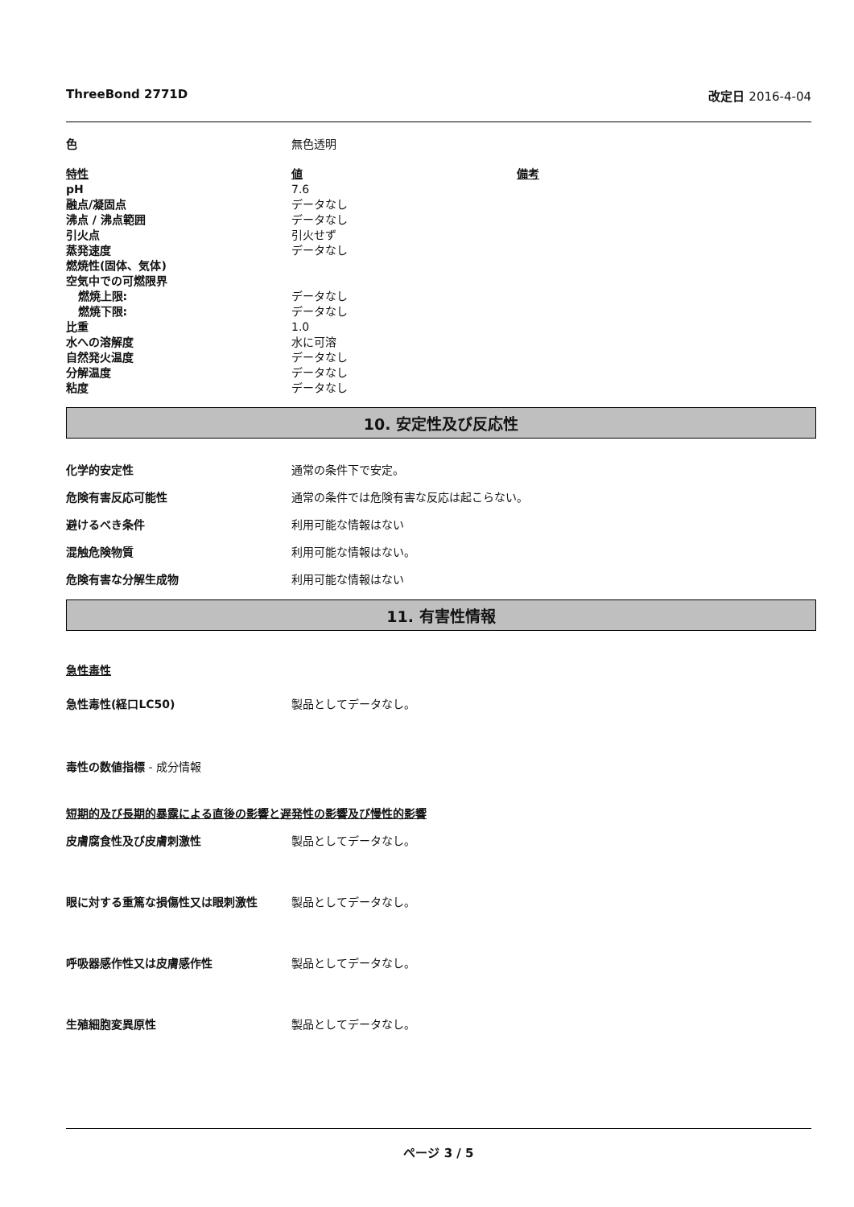ThreeBond 2771D 改定日 2016-4-04
| 色 | 無色透明 | |
| 特性 | 値 | 備考 |
| pH | 7.6 | |
| 融点/凝固点 | データなし | |
| 沸点 / 沸点範囲 | データなし | |
| 引火点 | 引火せず | |
| 蒸発速度 | データなし | |
| 燃焼性(固体、気体) | | |
| 空気中での可燃限界 | | |
| 燃焼上限: | データなし | |
| 燃焼下限: | データなし | |
| 比重 | 1.0 | |
| 水への溶解度 | 水に可溶 | |
| 自然発火温度 | データなし | |
| 分解温度 | データなし | |
| 粘度 | データなし | |
10. 安定性及び反応性
化学的安定性 通常の条件下で安定。
危険有害反応可能性 通常の条件では危険有害な反応は起こらない。
避けるべき条件 利用可能な情報はない
混触危険物質 利用可能な情報はない。
危険有害な分解生成物 利用可能な情報はない
11. 有害性情報
急性毒性
急性毒性(経口LC50) 製品としてデータなし。
毒性の数値指標 - 成分情報
短期的及び長期的暴露による直後の影響と遅発性の影響及び慢性的影響
皮膚腐食性及び皮膚刺激性 製品としてデータなし。
眼に対する重篤な損傷性又は眼刺激性 製品としてデータなし。
呼吸器感作性又は皮膚感作性 製品としてデータなし。
生殖細胞変異原性 製品としてデータなし。
ページ 3 / 5